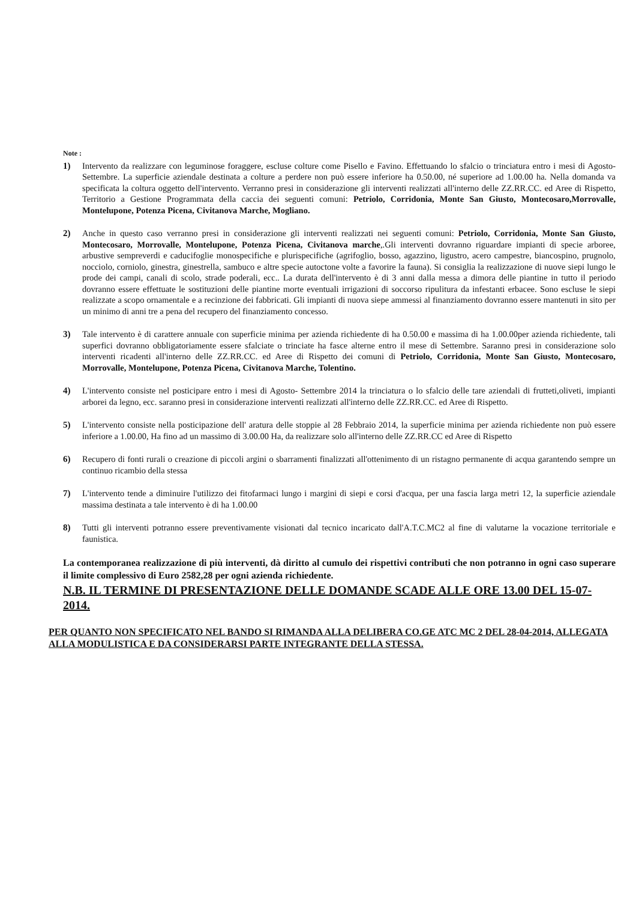Note :
1) Intervento da realizzare con leguminose foraggere, escluse colture come Pisello e Favino. Effettuando lo sfalcio o trinciatura entro i mesi di Agosto-Settembre. La superficie aziendale destinata a colture a perdere non può essere inferiore ha 0.50.00, né superiore ad 1.00.00 ha. Nella domanda va specificata la coltura oggetto dell'intervento. Verranno presi in considerazione gli interventi realizzati all'interno delle ZZ.RR.CC. ed Aree di Rispetto, Territorio a Gestione Programmata della caccia dei seguenti comuni: Petriolo, Corridonia, Monte San Giusto, Montecosaro,Morrovalle, Montelupone, Potenza Picena, Civitanova Marche, Mogliano.
2) Anche in questo caso verranno presi in considerazione gli interventi realizzati nei seguenti comuni: Petriolo, Corridonia, Monte San Giusto, Montecosaro, Morrovalle, Montelupone, Potenza Picena, Civitanova marche,.Gli interventi dovranno riguardare impianti di specie arboree, arbustive sempreverdi e caducifoglie monospecifiche e plurispecifiche (agrifoglio, bosso, agazzino, ligustro, acero campestre, biancospino, prugnolo, nocciolo, corniolo, ginestra, ginestrella, sambuco e altre specie autoctone volte a favorire la fauna). Si consiglia la realizzazione di nuove siepi lungo le prode dei campi, canali di scolo, strade poderali, ecc.. La durata dell'intervento è di 3 anni dalla messa a dimora delle piantine in tutto il periodo dovranno essere effettuate le sostituzioni delle piantine morte eventuali irrigazioni di soccorso ripulitura da infestanti erbacee. Sono escluse le siepi realizzate a scopo ornamentale e a recinzione dei fabbricati. Gli impianti di nuova siepe ammessi al finanziamento dovranno essere mantenuti in sito per un minimo di anni tre a pena del recupero del finanziamento concesso.
3) Tale intervento è di carattere annuale con superficie minima per azienda richiedente di ha 0.50.00 e massima di ha 1.00.00per azienda richiedente, tali superfici dovranno obbligatoriamente essere sfalciate o trinciate ha fasce alterne entro il mese di Settembre. Saranno presi in considerazione solo interventi ricadenti all'interno delle ZZ.RR.CC. ed Aree di Rispetto dei comuni di Petriolo, Corridonia, Monte San Giusto, Montecosaro, Morrovalle, Montelupone, Potenza Picena, Civitanova Marche, Tolentino.
4) L'intervento consiste nel posticipare entro i mesi di Agosto- Settembre 2014 la trinciatura o lo sfalcio delle tare aziendali di frutteti,oliveti, impianti arborei da legno, ecc. saranno presi in considerazione interventi realizzati all'interno delle ZZ.RR.CC. ed Aree di Rispetto.
5) L'intervento consiste nella posticipazione dell' aratura delle stoppie al 28 Febbraio 2014, la superficie minima per azienda richiedente non può essere inferiore a 1.00.00, Ha fino ad un massimo di 3.00.00 Ha, da realizzare solo all'interno delle ZZ.RR.CC ed Aree di Rispetto
6) Recupero di fonti rurali o creazione di piccoli argini o sbarramenti finalizzati all'ottenimento di un ristagno permanente di acqua garantendo sempre un continuo ricambio della stessa
7) L'intervento tende a diminuire l'utilizzo dei fitofarmaci lungo i margini di siepi e corsi d'acqua, per una fascia larga metri 12, la superficie aziendale massima destinata a tale intervento è di ha 1.00.00
8) Tutti gli interventi potranno essere preventivamente visionati dal tecnico incaricato dall'A.T.C.MC2 al fine di valutarne la vocazione territoriale e faunistica.
La contemporanea realizzazione di più interventi, dà diritto al cumulo dei rispettivi contributi che non potranno in ogni caso superare il limite complessivo di Euro 2582,28 per ogni azienda richiedente.
N.B. IL TERMINE DI PRESENTAZIONE DELLE DOMANDE SCADE ALLE ORE 13.00 DEL 15-07-2014.
PER QUANTO NON SPECIFICATO NEL BANDO SI RIMANDA ALLA DELIBERA CO.GE ATC MC 2 DEL 28-04-2014, ALLEGATA ALLA MODULISTICA E DA CONSIDERARSI PARTE INTEGRANTE DELLA STESSA.